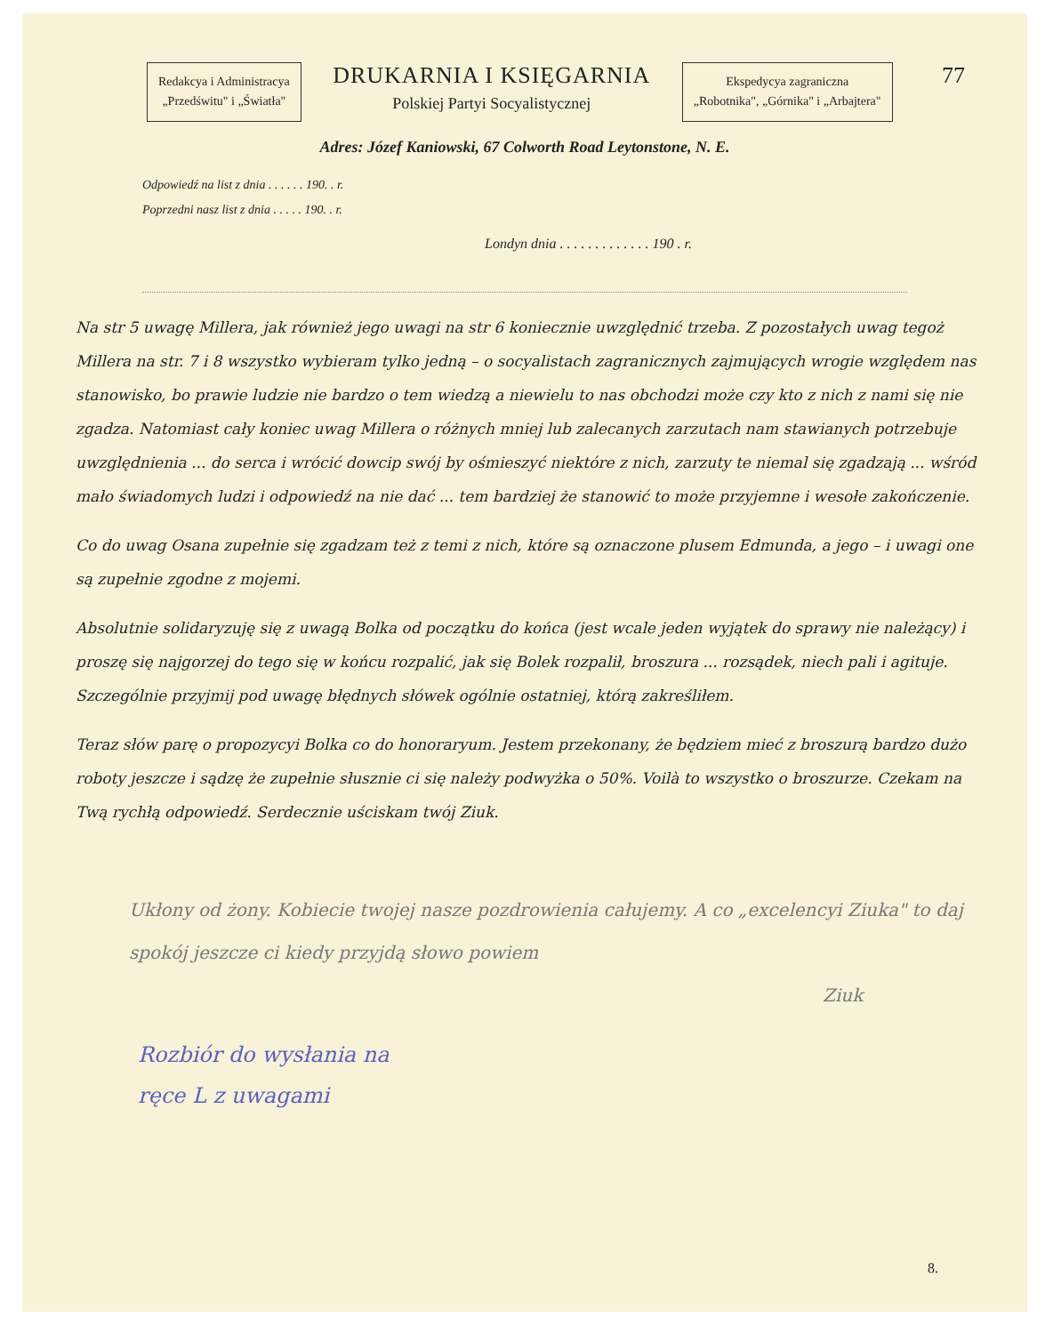Redakcya i Administracya
„Przedświtu" i „Światła"
DRUKARNIA I KSIĘGARNIA
Polskiej Partyi Socyalistycznej
Ekspedycya zagraniczna
„Robotnika", „Górnika" i „Arbajtera"
77
Adres: Józef Kaniowski, 67 Colworth Road Leytonstone, N. E.
Odpowiedź na list z dnia . . . . . . 190. . r.
Poprzedni nasz list z dnia . . . . . 190. . r.
Londyn dnia . . . . . . . . . . . . . 190 . r.
Na str 5 uwagę Millera, jak również jego uwagi na str 6 koniecznie uwzględnić trzeba. Z pozostałych uwag tegoż Millera na str. 7 i 8 wszystko wybieram tylko jedną – o socyalistach zagranicznych zajmujących wrogie względem nas stanowisko, bo prawie ludzie nie bardzo o tem wiedzą a niewielu to nas obchodzi może czy kto z nich z nami się nie zgadza. Natomiast cały koniec uwag Millera o różnych mniej lub zalecanych zarzutach nam stawianych potrzebuje uwzględnienia ... do serca i wrócić dowcip swój by ośmieszyć niektóre z nich, zarzuty te niemal się zgadzają ... wśród mało świadomych ludzi i odpowiedź na nie dać ... tem bardziej że stanowić to może przyjemne i wesołe zakończenie.
Co do uwag Osana zupełnie się zgadzam też z temi z nich, które są oznaczone plusem Edmunda, a jego – i uwagi one są zupełnie zgodne z mojemi.
Absolutnie solidaryzuję się z uwagą Bolka od początku do końca (jest wcale jeden wyjątek do sprawy nie należący) i proszę się najgorzej do tego się w końcu rozpalić, jak się Bolek rozpalił, broszura ... rozsądek, niech pali i agituje. Szczególnie przyjmij pod uwagę błędnych słówek ogólnie ostatniej, którą zakreśliłem.
Teraz słów parę o propozycyi Bolka co do honoraryum. Jestem przekonany, że będziem mieć z broszurą bardzo dużo roboty jeszcze i sądzę że zupełnie słusznie ci się należy podwyżka o 50%. Voilà to wszystko o broszurze. Czekam na Twą rychłą odpowiedź. Serdecznie uściskam twój Ziuk.
Ukłony od żony. Kobiecie twojej nasze pozdrowienia całujemy. A co „excelencyi Ziuka" to daj spokój jeszcze ci kiedy przyjdą słowo powiem
Ziuk
Rozbiór do wysłania na
ręce L z uwagami
8.